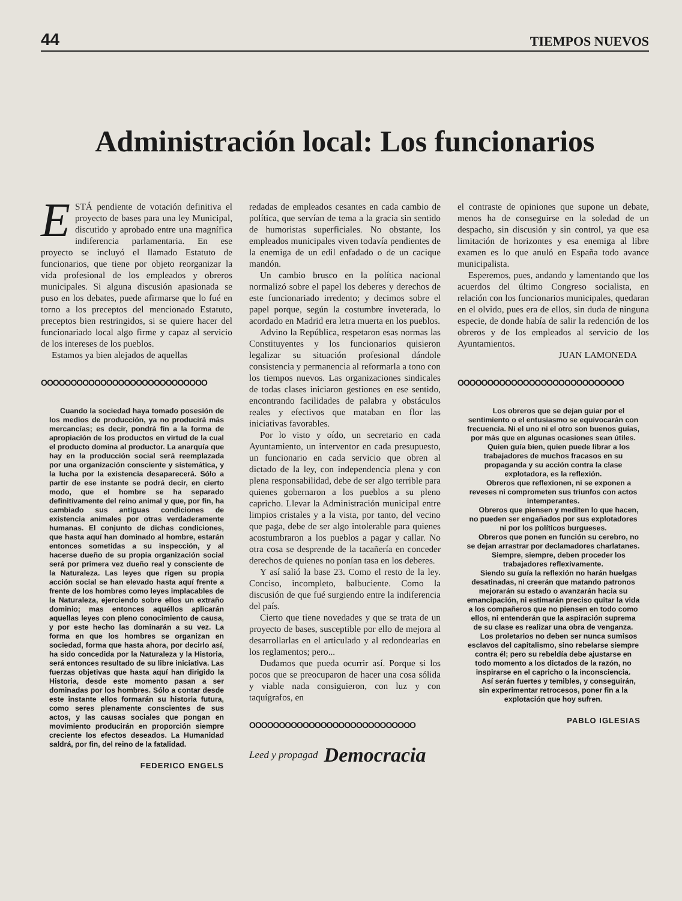44 TIEMPOS NUEVOS
Administración local: Los funcionarios
ESTÁ pendiente de votación definitiva el proyecto de bases para una ley Municipal, discutido y aprobado entre una magnífica indiferencia parlamentaria. En ese proyecto se incluyó el llamado Estatuto de funcionarios, que tiene por objeto reorganizar la vida profesional de los empleados y obreros municipales. Si alguna discusión apasionada se puso en los debates, puede afirmarse que lo fué en torno a los preceptos del mencionado Estatuto, preceptos bien restringidos, si se quiere hacer del funcionariado local algo firme y capaz al servicio de los intereses de los pueblos.
Estamos ya bien alejados de aquellas
OOOOOOOOOOOOOOOOOOOOOOOOOOOO
Cuando la sociedad haya tomado posesión de los medios de producción, ya no producirá más mercancías; es decir, pondrá fin a la forma de apropiación de los productos en virtud de la cual el producto domina al productor. La anarquía que hay en la producción social será reemplazada por una organización consciente y sistemática, y la lucha por la existencia desaparecerá. Sólo a partir de ese instante se podrá decir, en cierto modo, que el hombre se ha separado definitivamente del reino animal y que, por fin, ha cambiado sus antiguas condiciones de existencia animales por otras verdaderamente humanas. El conjunto de dichas condiciones, que hasta aquí han dominado al hombre, estarán entonces sometidas a su inspección, y al hacerse dueño de su propia organización social será por primera vez dueño real y consciente de la Naturaleza. Las leyes que rigen su propia acción social se han elevado hasta aquí frente a frente de los hombres como leyes implacables de la Naturaleza, ejerciendo sobre ellos un extraño dominio; mas entonces aquéllos aplicarán aquellas leyes con pleno conocimiento de causa, y por este hecho las dominarán a su vez. La forma en que los hombres se organizan en sociedad, forma que hasta ahora, por decirlo así, ha sido concedida por la Naturaleza y la Historia, será entonces resultado de su libre iniciativa. Las fuerzas objetivas que hasta aquí han dirigido la Historia, desde este momento pasan a ser dominadas por los hombres. Sólo a contar desde este instante ellos formarán su historia futura, como seres plenamente conscientes de sus actos, y las causas sociales que pongan en movimiento producirán en proporción siempre creciente los efectos deseados. La Humanidad saldrá, por fin, del reino de la fatalidad.
FEDERICO ENGELS
redadas de empleados cesantes en cada cambio de política, que servían de tema a la gracia sin sentido de humoristas superficiales. No obstante, los empleados municipales viven todavía pendientes de la enemiga de un edil enfadado o de un cacique mandón.
Un cambio brusco en la política nacional normalizó sobre el papel los deberes y derechos de este funcionariado irredento; y decimos sobre el papel porque, según la costumbre inveterada, lo acordado en Madrid era letra muerta en los pueblos.
Advino la República, respetaron esas normas las Constituyentes y los funcionarios quisieron legalizar su situación profesional dándole consistencia y permanencia al reformarla a tono con los tiempos nuevos. Las organizaciones sindicales de todas clases iniciaron gestiones en ese sentido, encontrando facilidades de palabra y obstáculos reales y efectivos que mataban en flor las iniciativas favorables.
Por lo visto y oído, un secretario en cada Ayuntamiento, un interventor en cada presupuesto, un funcionario en cada servicio que obren al dictado de la ley, con independencia plena y con plena responsabilidad, debe de ser algo terrible para quienes gobernaron a los pueblos a su pleno capricho. Llevar la Administración municipal entre limpios cristales y a la vista, por tanto, del vecino que paga, debe de ser algo intolerable para quienes acostumbraron a los pueblos a pagar y callar. No otra cosa se desprende de la tacañería en conceder derechos de quienes no ponían tasa en los deberes.
Y así salió la base 23. Como el resto de la ley. Conciso, incompleto, balbuciente. Como la discusión de que fué surgiendo entre la indiferencia del país.
Cierto que tiene novedades y que se trata de un proyecto de bases, susceptible por ello de mejora al desarrollarlas en el articulado y al redondearlas en los reglamentos; pero...
Dudamos que pueda ocurrir así. Porque si los pocos que se preocuparon de hacer una cosa sólida y viable nada consiguieron, con luz y con taquígrafos, en
OOOOOOOOOOOOOOOOOOOOOOOOOOOO
Leed y propagad Democracia
el contraste de opiniones que supone un debate, menos ha de conseguirse en la soledad de un despacho, sin discusión y sin control, ya que esa limitación de horizontes y esa enemiga al libre examen es lo que anuló en España todo avance municipalista.
Esperemos, pues, andando y lamentando que los acuerdos del último Congreso socialista, en relación con los funcionarios municipales, quedaran en el olvido, pues era de ellos, sin duda de ninguna especie, de donde había de salir la redención de los obreros y de los empleados al servicio de los Ayuntamientos.
JUAN LAMONEDA
OOOOOOOOOOOOOOOOOOOOOOOOOOOO
Los obreros que se dejan guiar por el sentimiento o el entusiasmo se equivocarán con frecuencia. Ni el uno ni el otro son buenos guías, por más que en algunas ocasiones sean útiles.
Quien guía bien, quien puede librar a los trabajadores de muchos fracasos en su propaganda y su acción contra la clase explotadora, es la reflexión.
Obreros que reflexionen, ni se exponen a reveses ni comprometen sus triunfos con actos intemperantes.
Obreros que piensen y mediten lo que hacen, no pueden ser engañados por sus explotadores ni por los políticos burgueses.
Obreros que ponen en función su cerebro, no se dejan arrastrar por declamadores charlatanes.
Siempre, siempre, deben proceder los trabajadores reflexivamente.
Siendo su guía la reflexión no harán huelgas desatinadas, ni creerán que matando patronos mejorarán su estado o avanzarán hacia su emancipación, ni estimarán preciso quitar la vida a los compañeros que no piensen en todo como ellos, ni entenderán que la aspiración suprema de su clase es realizar una obra de venganza.
Los proletarios no deben ser nunca sumisos esclavos del capitalismo, sino rebelarse siempre contra él; pero su rebeldía debe ajustarse en todo momento a los dictados de la razón, no inspirarse en el capricho o la inconsciencia.
Así serán fuertes y temibles, y conseguirán, sin experimentar retrocesos, poner fin a la explotación que hoy sufren.
PABLO IGLESIAS